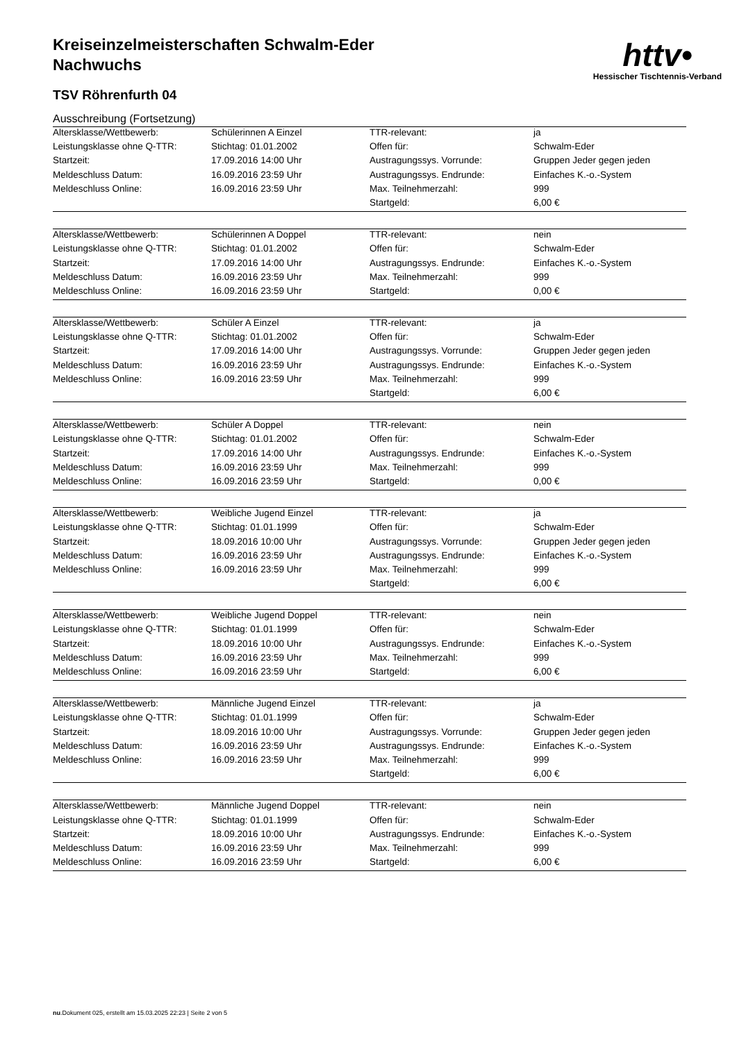httv•
Hessischer Tischtennis-Verband
Kreiseinzelmeisterschaften Schwalm-Eder
Nachwuchs
TSV Röhrenfurth 04
Ausschreibung (Fortsetzung)
| Altersklasse/Wettbewerb: | Schülerinnen A Einzel | TTR-relevant: | ja |
| Leistungsklasse ohne Q-TTR: | Stichtag: 01.01.2002 | Offen für: | Schwalm-Eder |
| Startzeit: | 17.09.2016 14:00 Uhr | Austragungssys. Vorrunde: | Gruppen Jeder gegen jeden |
| Meldeschluss Datum: | 16.09.2016 23:59 Uhr | Austragungssys. Endrunde: | Einfaches K.-o.-System |
| Meldeschluss Online: | 16.09.2016 23:59 Uhr | Max. Teilnehmerzahl: | 999 |
| | | Startgeld: | 6,00 € |
| Altersklasse/Wettbewerb: | Schülerinnen A Doppel | TTR-relevant: | nein |
| Leistungsklasse ohne Q-TTR: | Stichtag: 01.01.2002 | Offen für: | Schwalm-Eder |
| Startzeit: | 17.09.2016 14:00 Uhr | Austragungssys. Endrunde: | Einfaches K.-o.-System |
| Meldeschluss Datum: | 16.09.2016 23:59 Uhr | Max. Teilnehmerzahl: | 999 |
| Meldeschluss Online: | 16.09.2016 23:59 Uhr | Startgeld: | 0,00 € |
| Altersklasse/Wettbewerb: | Schüler A Einzel | TTR-relevant: | ja |
| Leistungsklasse ohne Q-TTR: | Stichtag: 01.01.2002 | Offen für: | Schwalm-Eder |
| Startzeit: | 17.09.2016 14:00 Uhr | Austragungssys. Vorrunde: | Gruppen Jeder gegen jeden |
| Meldeschluss Datum: | 16.09.2016 23:59 Uhr | Austragungssys. Endrunde: | Einfaches K.-o.-System |
| Meldeschluss Online: | 16.09.2016 23:59 Uhr | Max. Teilnehmerzahl: | 999 |
| | | Startgeld: | 6,00 € |
| Altersklasse/Wettbewerb: | Schüler A Doppel | TTR-relevant: | nein |
| Leistungsklasse ohne Q-TTR: | Stichtag: 01.01.2002 | Offen für: | Schwalm-Eder |
| Startzeit: | 17.09.2016 14:00 Uhr | Austragungssys. Endrunde: | Einfaches K.-o.-System |
| Meldeschluss Datum: | 16.09.2016 23:59 Uhr | Max. Teilnehmerzahl: | 999 |
| Meldeschluss Online: | 16.09.2016 23:59 Uhr | Startgeld: | 0,00 € |
| Altersklasse/Wettbewerb: | Weibliche Jugend Einzel | TTR-relevant: | ja |
| Leistungsklasse ohne Q-TTR: | Stichtag: 01.01.1999 | Offen für: | Schwalm-Eder |
| Startzeit: | 18.09.2016 10:00 Uhr | Austragungssys. Vorrunde: | Gruppen Jeder gegen jeden |
| Meldeschluss Datum: | 16.09.2016 23:59 Uhr | Austragungssys. Endrunde: | Einfaches K.-o.-System |
| Meldeschluss Online: | 16.09.2016 23:59 Uhr | Max. Teilnehmerzahl: | 999 |
| | | Startgeld: | 6,00 € |
| Altersklasse/Wettbewerb: | Weibliche Jugend Doppel | TTR-relevant: | nein |
| Leistungsklasse ohne Q-TTR: | Stichtag: 01.01.1999 | Offen für: | Schwalm-Eder |
| Startzeit: | 18.09.2016 10:00 Uhr | Austragungssys. Endrunde: | Einfaches K.-o.-System |
| Meldeschluss Datum: | 16.09.2016 23:59 Uhr | Max. Teilnehmerzahl: | 999 |
| Meldeschluss Online: | 16.09.2016 23:59 Uhr | Startgeld: | 6,00 € |
| Altersklasse/Wettbewerb: | Männliche Jugend Einzel | TTR-relevant: | ja |
| Leistungsklasse ohne Q-TTR: | Stichtag: 01.01.1999 | Offen für: | Schwalm-Eder |
| Startzeit: | 18.09.2016 10:00 Uhr | Austragungssys. Vorrunde: | Gruppen Jeder gegen jeden |
| Meldeschluss Datum: | 16.09.2016 23:59 Uhr | Austragungssys. Endrunde: | Einfaches K.-o.-System |
| Meldeschluss Online: | 16.09.2016 23:59 Uhr | Max. Teilnehmerzahl: | 999 |
| | | Startgeld: | 6,00 € |
| Altersklasse/Wettbewerb: | Männliche Jugend Doppel | TTR-relevant: | nein |
| Leistungsklasse ohne Q-TTR: | Stichtag: 01.01.1999 | Offen für: | Schwalm-Eder |
| Startzeit: | 18.09.2016 10:00 Uhr | Austragungssys. Endrunde: | Einfaches K.-o.-System |
| Meldeschluss Datum: | 16.09.2016 23:59 Uhr | Max. Teilnehmerzahl: | 999 |
| Meldeschluss Online: | 16.09.2016 23:59 Uhr | Startgeld: | 6,00 € |
nu.Dokument 025, erstellt am 15.03.2025 22:23 | Seite 2 von 5